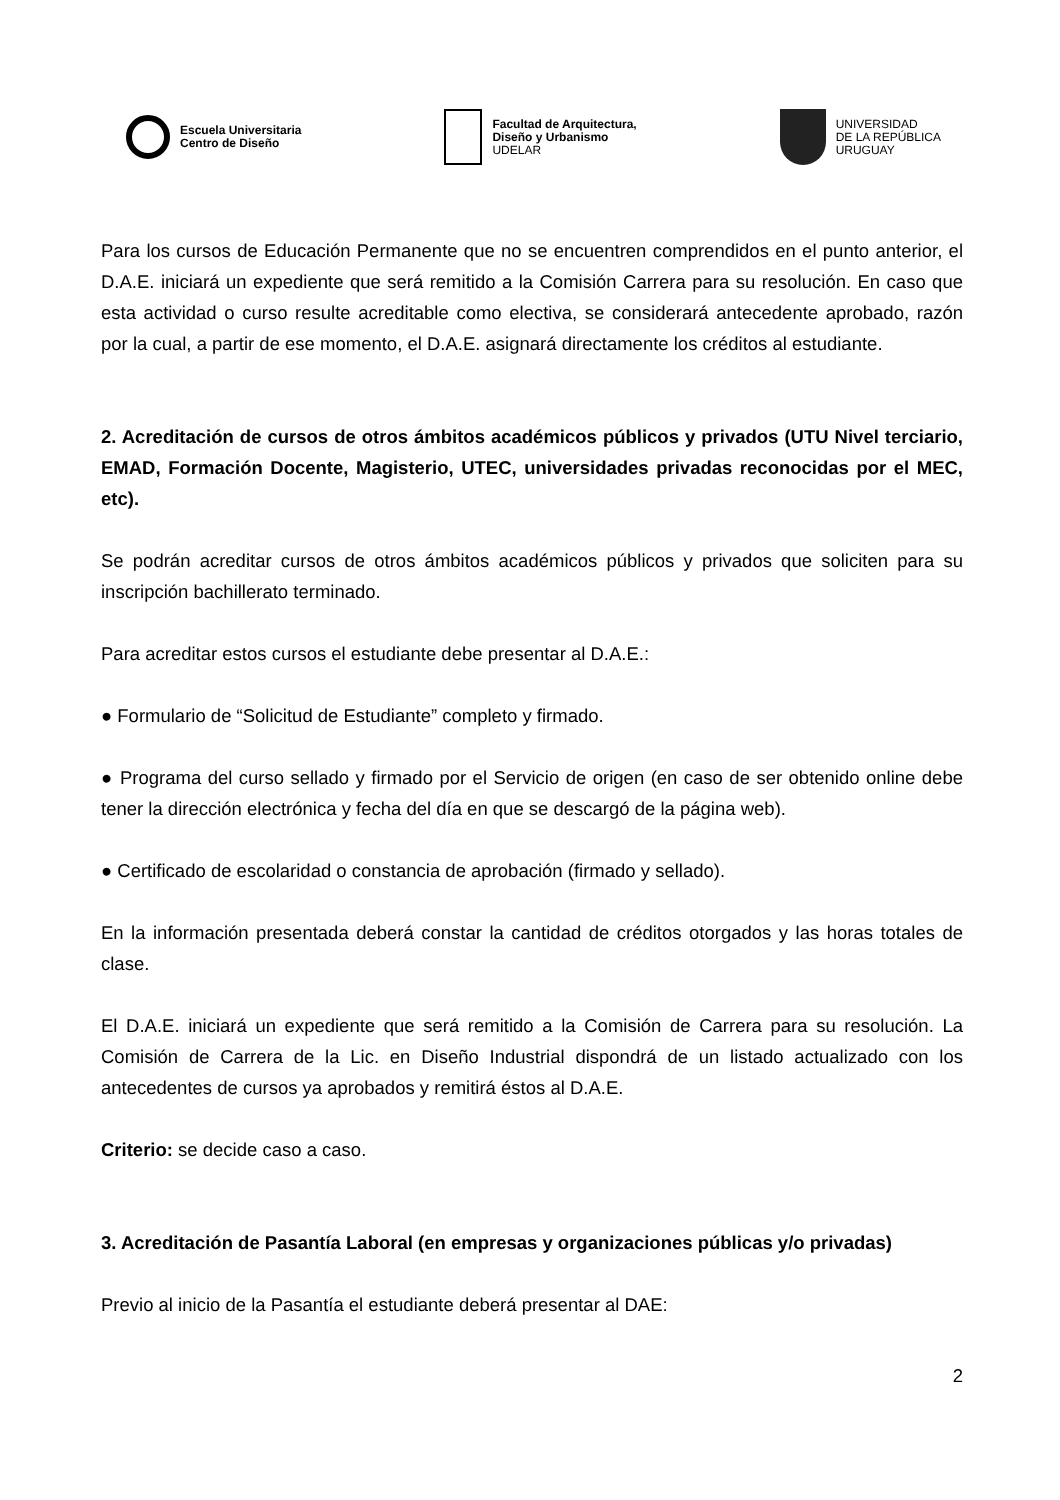Escuela Universitaria
Centro de Diseño
Facultad de Arquitectura,
Diseño y Urbanismo
UDELAR
UNIVERSIDAD
DE LA REPÚBLICA
URUGUAY
Para los cursos de Educación Permanente que no se encuentren comprendidos en el punto anterior, el D.A.E. iniciará un expediente que será remitido a la Comisión Carrera para su resolución. En caso que esta actividad o curso resulte acreditable como electiva, se considerará antecedente aprobado, razón por la cual, a partir de ese momento, el D.A.E. asignará directamente los créditos al estudiante.
2. Acreditación de cursos de otros ámbitos académicos públicos y privados (UTU Nivel terciario, EMAD, Formación Docente, Magisterio, UTEC, universidades privadas reconocidas por el MEC, etc).
Se podrán acreditar cursos de otros ámbitos académicos públicos y privados que soliciten para su inscripción bachillerato terminado.
Para acreditar estos cursos el estudiante debe presentar al D.A.E.:
● Formulario de “Solicitud de Estudiante” completo y firmado.
● Programa del curso sellado y firmado por el Servicio de origen (en caso de ser obtenido online debe tener la dirección electrónica y fecha del día en que se descargó de la página web).
● Certificado de escolaridad o constancia de aprobación (firmado y sellado).
En la información presentada deberá constar la cantidad de créditos otorgados y las horas totales de clase.
El D.A.E. iniciará un expediente que será remitido a la Comisión de Carrera para su resolución. La Comisión de Carrera de la Lic. en Diseño Industrial dispondrá de un listado actualizado con los antecedentes de cursos ya aprobados y remitirá éstos al D.A.E.
Criterio: se decide caso a caso.
3. Acreditación de Pasantía Laboral (en empresas y organizaciones públicas y/o privadas)
Previo al inicio de la Pasantía el estudiante deberá presentar al DAE:
2